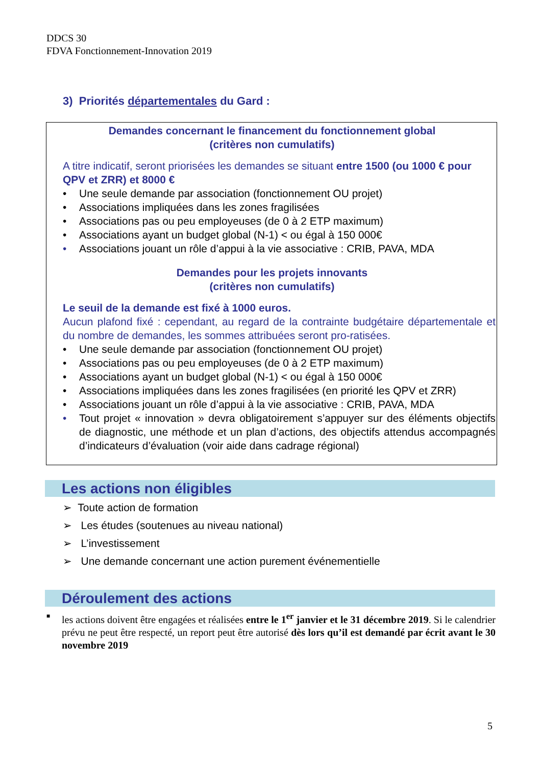DDCS 30
FDVA Fonctionnement-Innovation 2019
3) Priorités départementales du Gard :
Demandes concernant le financement du fonctionnement global
(critères non cumulatifs)
A titre indicatif, seront priorisées les demandes se situant entre 1500 (ou 1000 € pour QPV et ZRR) et 8000 €
• Une seule demande par association (fonctionnement OU projet)
• Associations impliquées dans les zones fragilisées
• Associations pas ou peu employeuses (de 0 à 2 ETP maximum)
• Associations ayant un budget global (N-1) < ou égal à 150 000€
• Associations jouant un rôle d’appui à la vie associative : CRIB, PAVA, MDA
Demandes pour les projets innovants
(critères non cumulatifs)
Le seuil de la demande est fixé à 1000 euros.
Aucun plafond fixé : cependant, au regard de la contrainte budgétaire départementale et du nombre de demandes, les sommes attribuées seront pro-ratisées.
• Une seule demande par association (fonctionnement OU projet)
• Associations pas ou peu employeuses (de 0 à 2 ETP maximum)
• Associations ayant un budget global (N-1) < ou égal à 150 000€
• Associations impliquées dans les zones fragilisées (en priorité les QPV et ZRR)
• Associations jouant un rôle d’appui à la vie associative : CRIB, PAVA, MDA
• Tout projet « innovation » devra obligatoirement s’appuyer sur des éléments objectifs de diagnostic, une méthode et un plan d’actions, des objectifs attendus accompagnés d’indicateurs d’évaluation (voir aide dans cadrage régional)
Les actions non éligibles
➢ Toute action de formation
➢ Les études (soutenues au niveau national)
➢ L’investissement
➢ Une demande concernant une action purement événementielle
Déroulement des actions
■
les actions doivent être engagées et réalisées entre le 1<sup>er</sup> janvier et le 31 décembre 2019. Si le calendrier prévu ne peut être respecté, un report peut être autorisé dès lors qu’il est demandé par écrit avant le 30 novembre 2019
5